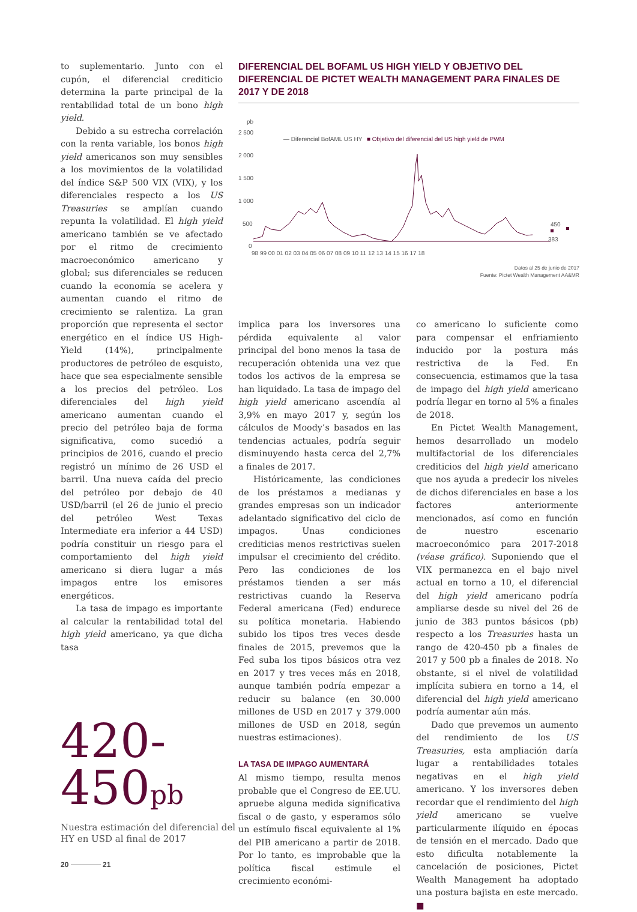to suplementario. Junto con el cupón, el diferencial crediticio determina la parte principal de la rentabilidad total de un bono high yield.
Debido a su estrecha correlación con la renta variable, los bonos high yield americanos son muy sensibles a los movimientos de la volatilidad del índice S&P 500 VIX (VIX), y los diferenciales respecto a los US Treasuries se amplían cuando repunta la volatilidad. El high yield americano también se ve afectado por el ritmo de crecimiento macroeconómico americano y global; sus diferenciales se reducen cuando la economía se acelera y aumentan cuando el ritmo de crecimiento se ralentiza. La gran proporción que representa el sector energético en el índice US High-Yield (14%), principalmente productores de petróleo de esquisto, hace que sea especialmente sensible a los precios del petróleo. Los diferenciales del high yield americano aumentan cuando el precio del petróleo baja de forma significativa, como sucedió a principios de 2016, cuando el precio registró un mínimo de 26 USD el barril. Una nueva caída del precio del petróleo por debajo de 40 USD/barril (el 26 de junio el precio del petróleo West Texas Intermediate era inferior a 44 USD) podría constituir un riesgo para el comportamiento del high yield americano si diera lugar a más impagos entre los emisores energéticos.
La tasa de impago es importante al calcular la rentabilidad total del high yield americano, ya que dicha tasa
DIFERENCIAL DEL BOFAML US HIGH YIELD Y OBJETIVO DEL DIFERENCIAL DE PICTET WEALTH MANAGEMENT PARA FINALES DE 2017 Y DE 2018
pb
2 500
2 000
1 500
1 000
500
0
— Diferencial BofAML US HY
■ Objetivo del diferencial del US high yield de PWM
450
383
98 99 00 01 02 03 04 05 06 07 08 09 10 11 12 13 14 15 16 17 18
Datos al 25 de junio de 2017
Fuente: Pictet Wealth Management AA&MR
implica para los inversores una pérdida equivalente al valor principal del bono menos la tasa de recuperación obtenida una vez que todos los activos de la empresa se han liquidado. La tasa de impago del high yield americano ascendía al 3,9% en mayo 2017 y, según los cálculos de Moody’s basados en las tendencias actuales, podría seguir disminuyendo hasta cerca del 2,7% a finales de 2017.
Históricamente, las condiciones de los préstamos a medianas y grandes empresas son un indicador adelantado significativo del ciclo de impagos. Unas condiciones crediticias menos restrictivas suelen impulsar el crecimiento del crédito. Pero las condiciones de los préstamos tienden a ser más restrictivas cuando la Reserva Federal americana (Fed) endurece su política monetaria. Habiendo subido los tipos tres veces desde finales de 2015, prevemos que la Fed suba los tipos básicos otra vez en 2017 y tres veces más en 2018, aunque también podría empezar a reducir su balance (en 30.000 millones de USD en 2017 y 379.000 millones de USD en 2018, según nuestras estimaciones).
LA TASA DE IMPAGO AUMENTARÁ
Al mismo tiempo, resulta menos probable que el Congreso de EE.UU. apruebe alguna medida significativa fiscal o de gasto, y esperamos sólo un estímulo fiscal equivalente al 1% del PIB americano a partir de 2018. Por lo tanto, es improbable que la política fiscal estimule el crecimiento económi-
co americano lo suficiente como para compensar el enfriamiento inducido por la postura más restrictiva de la Fed. En consecuencia, estimamos que la tasa de impago del high yield americano podría llegar en torno al 5% a finales de 2018.
En Pictet Wealth Management, hemos desarrollado un modelo multifactorial de los diferenciales crediticios del high yield americano que nos ayuda a predecir los niveles de dichos diferenciales en base a los factores anteriormente mencionados, así como en función de nuestro escenario macroeconómico para 2017-2018 (véase gráfico). Suponiendo que el VIX permanezca en el bajo nivel actual en torno a 10, el diferencial del high yield americano podría ampliarse desde su nivel del 26 de junio de 383 puntos básicos (pb) respecto a los Treasuries hasta un rango de 420-450 pb a finales de 2017 y 500 pb a finales de 2018. No obstante, si el nivel de volatilidad implícita subiera en torno a 14, el diferencial del high yield americano podría aumentar aún más.
Dado que prevemos un aumento del rendimiento de los US Treasuries, esta ampliación daría lugar a rentabilidades totales negativas en el high yield americano. Y los inversores deben recordar que el rendimiento del high yield americano se vuelve particularmente ilíquido en épocas de tensión en el mercado. Dado que esto dificulta notablemente la cancelación de posiciones, Pictet Wealth Management ha adoptado una postura bajista en este mercado. ■
420-
450pb
Nuestra estimación del diferencial del HY en USD al final de 2017
20 21